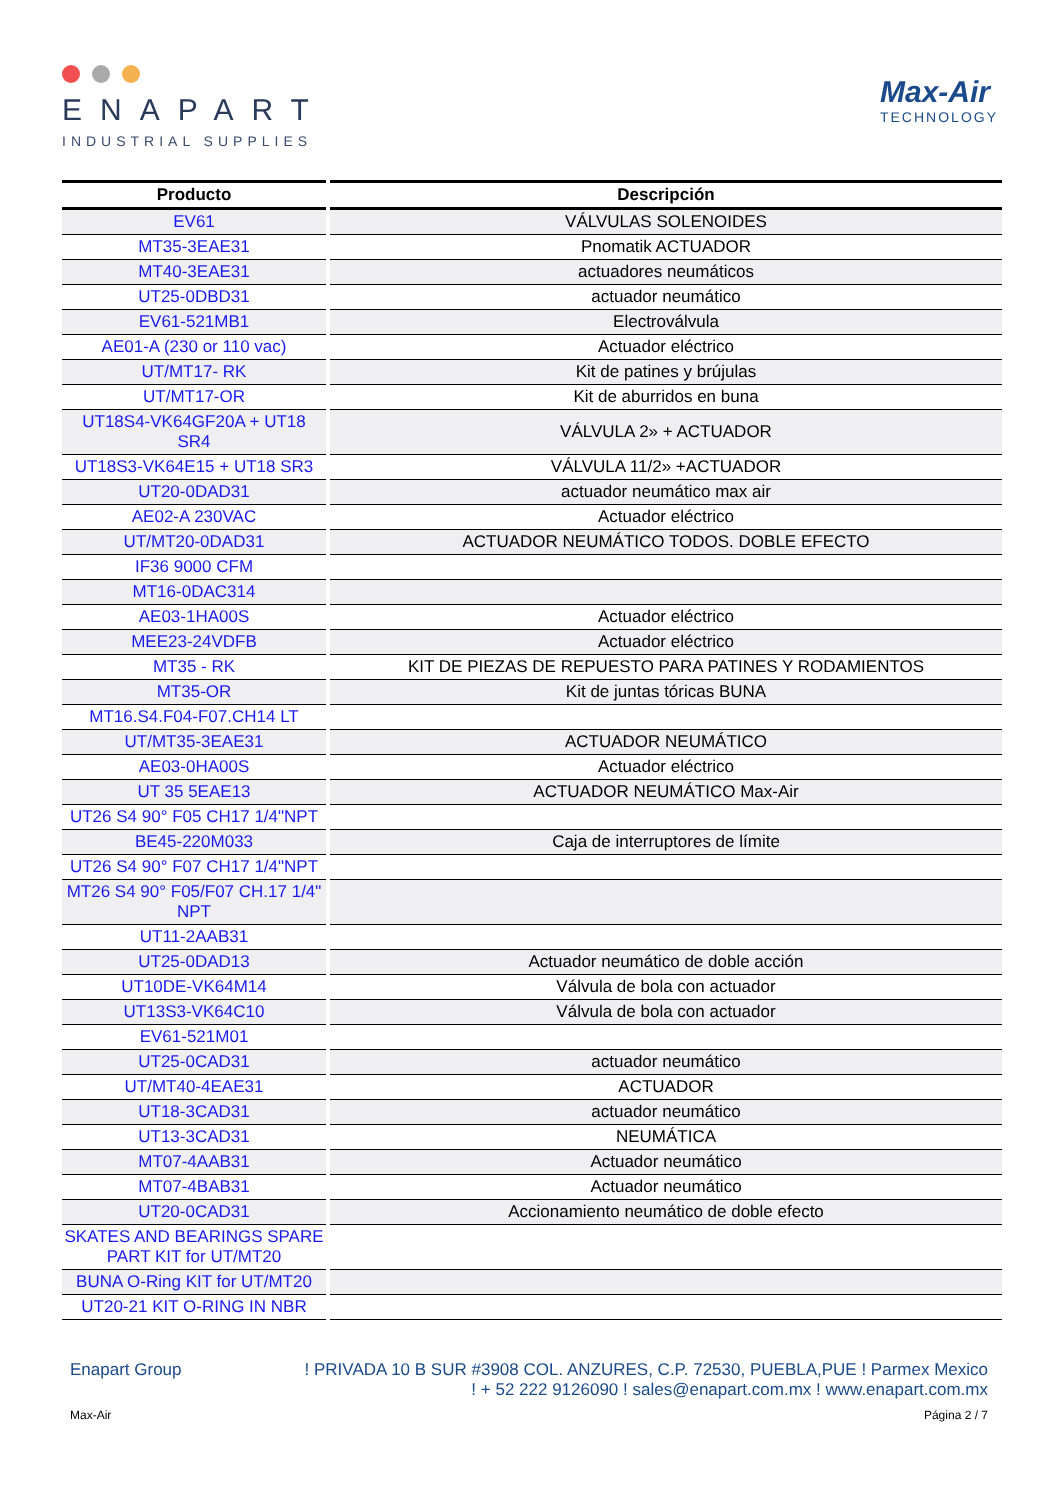ENAPART
INDUSTRIAL SUPPLIES
Max-Air
TECHNOLOGY
| Producto | Descripción |
| --- | --- |
| EV61 | VÁLVULAS SOLENOIDES |
| MT35-3EAE31 | Pnomatik ACTUADOR |
| MT40-3EAE31 | actuadores neumáticos |
| UT25-0DBD31 | actuador neumático |
| EV61-521MB1 | Electroválvula |
| AE01-A (230 or 110 vac) | Actuador eléctrico |
| UT/MT17- RK | Kit de patines y brújulas |
| UT/MT17-OR | Kit de aburridos en buna |
| UT18S4-VK64GF20A + UT18 SR4 | VÁLVULA 2» + ACTUADOR |
| UT18S3-VK64E15 + UT18 SR3 | VÁLVULA 11/2» +ACTUADOR |
| UT20-0DAD31 | actuador neumático max air |
| AE02-A 230VAC | Actuador eléctrico |
| UT/MT20-0DAD31 | ACTUADOR NEUMÁTICO TODOS. DOBLE EFECTO |
| IF36 9000 CFM | |
| MT16-0DAC314 | |
| AE03-1HA00S | Actuador eléctrico |
| MEE23-24VDFB | Actuador eléctrico |
| MT35 - RK | KIT DE PIEZAS DE REPUESTO PARA PATINES Y RODAMIENTOS |
| MT35-OR | Kit de juntas tóricas BUNA |
| MT16.S4.F04-F07.CH14 LT | |
| UT/MT35-3EAE31 | ACTUADOR NEUMÁTICO |
| AE03-0HA00S | Actuador eléctrico |
| UT 35 5EAE13 | ACTUADOR NEUMÁTICO Max-Air |
| UT26 S4 90° F05 CH17 1/4"NPT | |
| BE45-220M033 | Caja de interruptores de límite |
| UT26 S4 90° F07 CH17 1/4"NPT | |
| MT26 S4 90° F05/F07 CH.17 1/4" NPT | |
| UT11-2AAB31 | |
| UT25-0DAD13 | Actuador neumático de doble acción |
| UT10DE-VK64M14 | Válvula de bola con actuador |
| UT13S3-VK64C10 | Válvula de bola con actuador |
| EV61-521M01 | |
| UT25-0CAD31 | actuador neumático |
| UT/MT40-4EAE31 | ACTUADOR |
| UT18-3CAD31 | actuador neumático |
| UT13-3CAD31 | NEUMÁTICA |
| MT07-4AAB31 | Actuador neumático |
| MT07-4BAB31 | Actuador neumático |
| UT20-0CAD31 | Accionamiento neumático de doble efecto |
| SKATES AND BEARINGS SPARE PART KIT for UT/MT20 | |
| BUNA O-Ring KIT for UT/MT20 | |
| UT20-21 KIT O-RING IN NBR | |
Enapart Group ! PRIVADA 10 B SUR #3908 COL. ANZURES, C.P. 72530, PUEBLA,PUE ! Parmex Mexico
! + 52 222 9126090 ! sales@enapart.com.mx ! www.enapart.com.mx
Max-Air Página 2 / 7